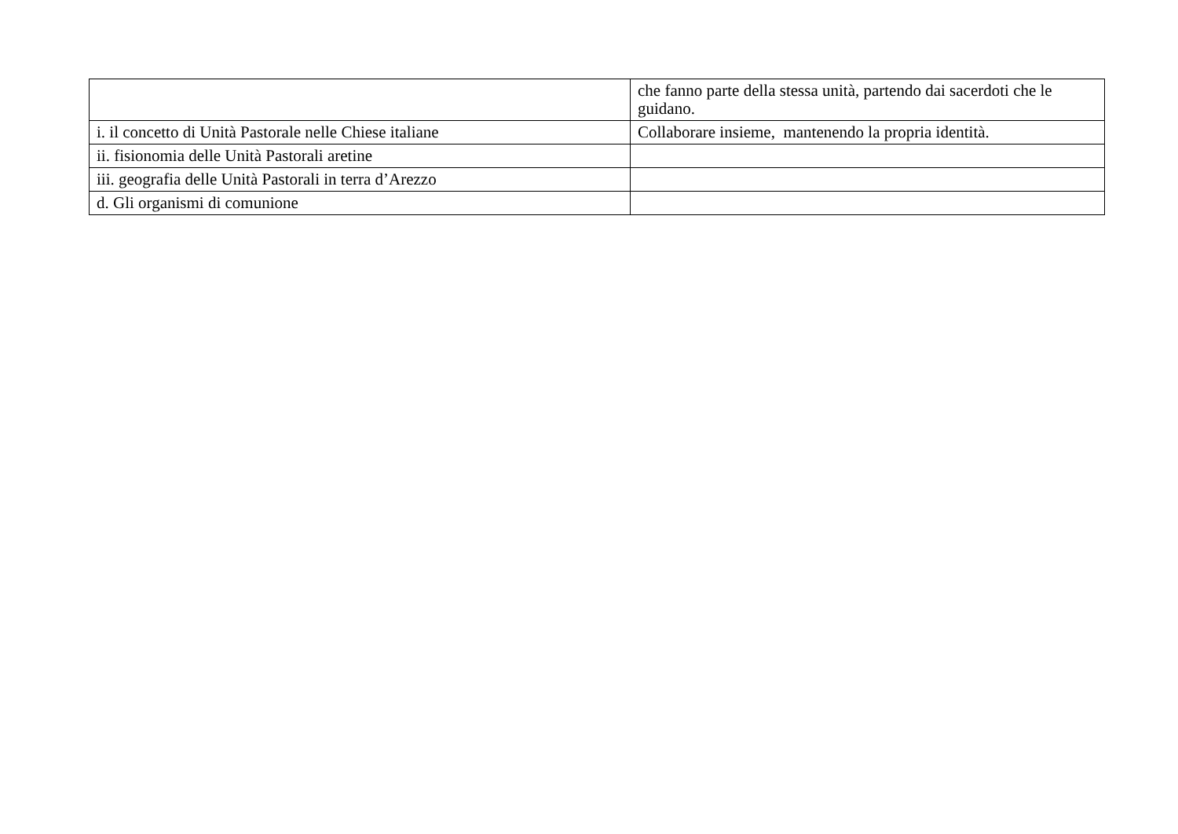| | che fanno parte della stessa unità, partendo dai sacerdoti che le guidano. |
| i. il concetto di Unità Pastorale nelle Chiese italiane | Collaborare insieme, mantenendo la propria identità. |
| ii. fisionomia delle Unità Pastorali aretine | |
| iii. geografia delle Unità Pastorali in terra d’Arezzo | |
| d. Gli organismi di comunione | |